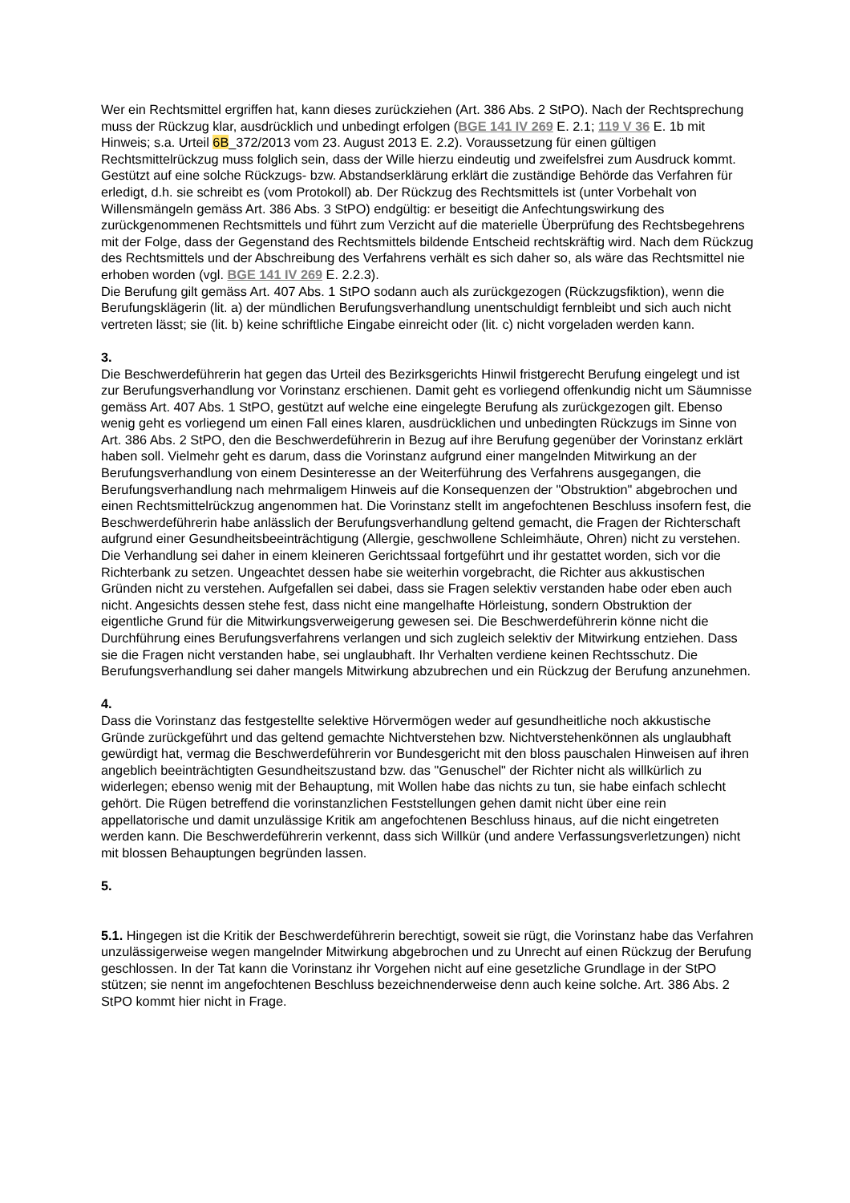Wer ein Rechtsmittel ergriffen hat, kann dieses zurückziehen (Art. 386 Abs. 2 StPO). Nach der Rechtsprechung muss der Rückzug klar, ausdrücklich und unbedingt erfolgen (BGE 141 IV 269 E. 2.1; 119 V 36 E. 1b mit Hinweis; s.a. Urteil 6B_372/2013 vom 23. August 2013 E. 2.2). Voraussetzung für einen gültigen Rechtsmittelrückzug muss folglich sein, dass der Wille hierzu eindeutig und zweifelsfrei zum Ausdruck kommt. Gestützt auf eine solche Rückzugs- bzw. Abstandserklärung erklärt die zuständige Behörde das Verfahren für erledigt, d.h. sie schreibt es (vom Protokoll) ab. Der Rückzug des Rechtsmittels ist (unter Vorbehalt von Willensmängeln gemäss Art. 386 Abs. 3 StPO) endgültig: er beseitigt die Anfechtungswirkung des zurückgenommenen Rechtsmittels und führt zum Verzicht auf die materielle Überprüfung des Rechtsbegehrens mit der Folge, dass der Gegenstand des Rechtsmittels bildende Entscheid rechtskräftig wird. Nach dem Rückzug des Rechtsmittels und der Abschreibung des Verfahrens verhält es sich daher so, als wäre das Rechtsmittel nie erhoben worden (vgl. BGE 141 IV 269 E. 2.2.3).
Die Berufung gilt gemäss Art. 407 Abs. 1 StPO sodann auch als zurückgezogen (Rückzugsfiktion), wenn die Berufungsklägerin (lit. a) der mündlichen Berufungsverhandlung unentschuldigt fernbleibt und sich auch nicht vertreten lässt; sie (lit. b) keine schriftliche Eingabe einreicht oder (lit. c) nicht vorgeladen werden kann.
3.
Die Beschwerdeführerin hat gegen das Urteil des Bezirksgerichts Hinwil fristgerecht Berufung eingelegt und ist zur Berufungsverhandlung vor Vorinstanz erschienen. Damit geht es vorliegend offenkundig nicht um Säumnisse gemäss Art. 407 Abs. 1 StPO, gestützt auf welche eine eingelegte Berufung als zurückgezogen gilt. Ebenso wenig geht es vorliegend um einen Fall eines klaren, ausdrücklichen und unbedingten Rückzugs im Sinne von Art. 386 Abs. 2 StPO, den die Beschwerdeführerin in Bezug auf ihre Berufung gegenüber der Vorinstanz erklärt haben soll. Vielmehr geht es darum, dass die Vorinstanz aufgrund einer mangelnden Mitwirkung an der Berufungsverhandlung von einem Desinteresse an der Weiterführung des Verfahrens ausgegangen, die Berufungsverhandlung nach mehrmaligem Hinweis auf die Konsequenzen der "Obstruktion" abgebrochen und einen Rechtsmittelrückzug angenommen hat. Die Vorinstanz stellt im angefochtenen Beschluss insofern fest, die Beschwerdeführerin habe anlässlich der Berufungsverhandlung geltend gemacht, die Fragen der Richterschaft aufgrund einer Gesundheitsbeeinträchtigung (Allergie, geschwollene Schleimhäute, Ohren) nicht zu verstehen. Die Verhandlung sei daher in einem kleineren Gerichtssaal fortgeführt und ihr gestattet worden, sich vor die Richterbank zu setzen. Ungeachtet dessen habe sie weiterhin vorgebracht, die Richter aus akkustischen Gründen nicht zu verstehen. Aufgefallen sei dabei, dass sie Fragen selektiv verstanden habe oder eben auch nicht. Angesichts dessen stehe fest, dass nicht eine mangelhafte Hörleistung, sondern Obstruktion der eigentliche Grund für die Mitwirkungsverweigerung gewesen sei. Die Beschwerdeführerin könne nicht die Durchführung eines Berufungsverfahrens verlangen und sich zugleich selektiv der Mitwirkung entziehen. Dass sie die Fragen nicht verstanden habe, sei unglaubhaft. Ihr Verhalten verdiene keinen Rechtsschutz. Die Berufungsverhandlung sei daher mangels Mitwirkung abzubrechen und ein Rückzug der Berufung anzunehmen.
4.
Dass die Vorinstanz das festgestellte selektive Hörvermögen weder auf gesundheitliche noch akkustische Gründe zurückgeführt und das geltend gemachte Nichtverstehen bzw. Nichtverstehenkönnen als unglaubhaft gewürdigt hat, vermag die Beschwerdeführerin vor Bundesgericht mit den bloss pauschalen Hinweisen auf ihren angeblich beeinträchtigten Gesundheitszustand bzw. das "Genuschel" der Richter nicht als willkürlich zu widerlegen; ebenso wenig mit der Behauptung, mit Wollen habe das nichts zu tun, sie habe einfach schlecht gehört. Die Rügen betreffend die vorinstanzlichen Feststellungen gehen damit nicht über eine rein appellatorische und damit unzulässige Kritik am angefochtenen Beschluss hinaus, auf die nicht eingetreten werden kann. Die Beschwerdeführerin verkennt, dass sich Willkür (und andere Verfassungsverletzungen) nicht mit blossen Behauptungen begründen lassen.
5.
5.1. Hingegen ist die Kritik der Beschwerdeführerin berechtigt, soweit sie rügt, die Vorinstanz habe das Verfahren unzulässigerweise wegen mangelnder Mitwirkung abgebrochen und zu Unrecht auf einen Rückzug der Berufung geschlossen. In der Tat kann die Vorinstanz ihr Vorgehen nicht auf eine gesetzliche Grundlage in der StPO stützen; sie nennt im angefochtenen Beschluss bezeichnenderweise denn auch keine solche. Art. 386 Abs. 2 StPO kommt hier nicht in Frage.